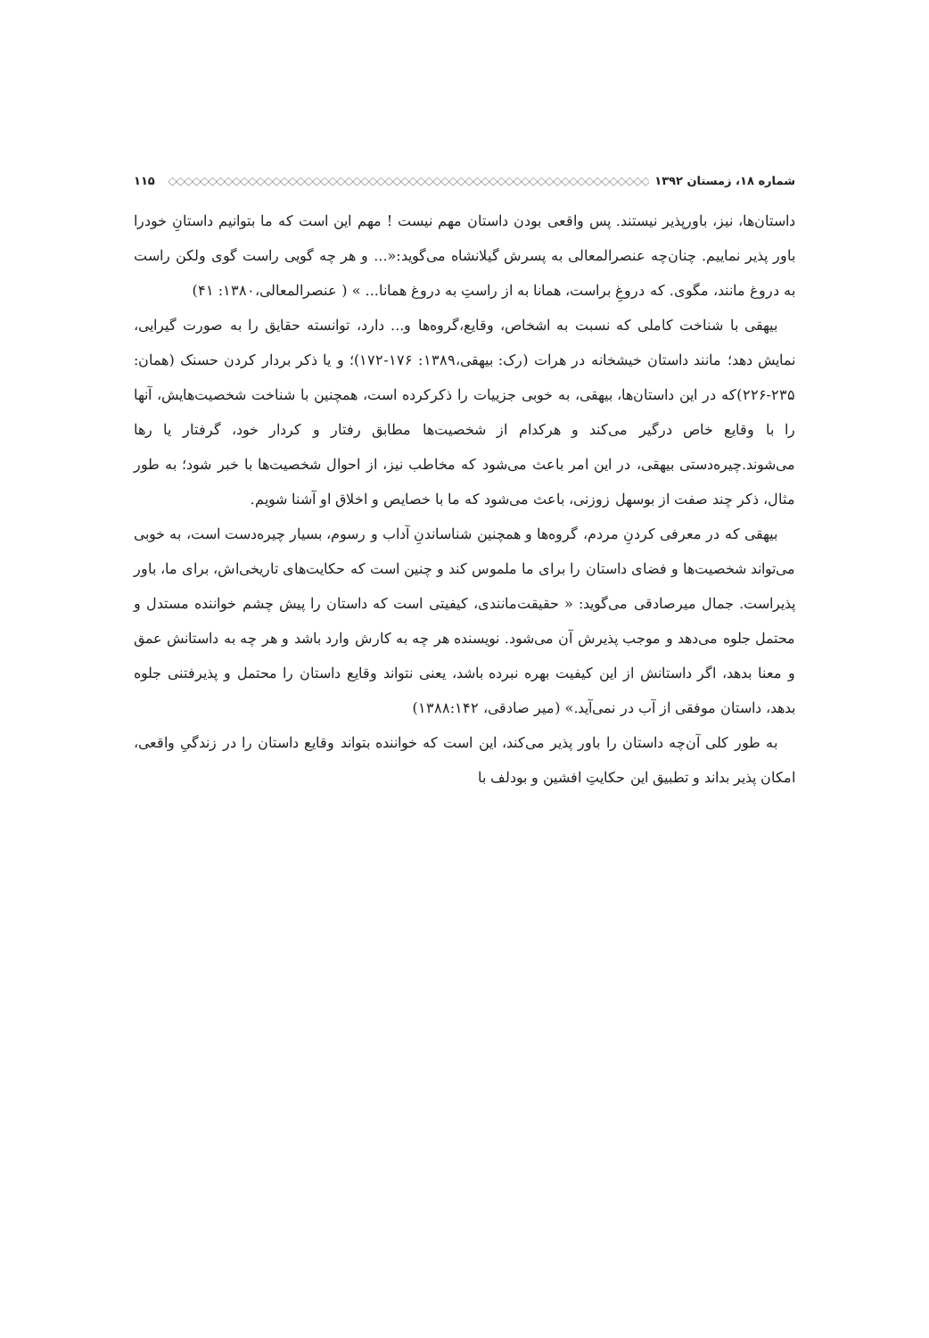شماره ۱۸، زمستان ۱۳۹۲ ◇◇◇◇◇◇◇◇◇◇◇◇◇◇◇◇◇◇◇◇◇◇◇◇◇◇◇◇◇◇◇◇◇◇◇◇◇◇◇◇◇◇◇◇◇◇◇◇◇◇◇◇◇◇◇◇◇◇◇◇ ۱۱۵
داستان‌ها، نیز، باورپذیر نیستند. پس واقعی بودن داستان مهم نیست ! مهم این است که ما بتوانیم داستانِ خودرا باور پذیر نماییم. چنان‌چه عنصرالمعالی به پسرش گیلانشاه می‌گوید:«... و هر چه گویی راست گوی ولکن راست به دروغ مانند، مگوی. که دروغِ براست، همانا به از راستِ به دروغ همانا... » ( عنصرالمعالی،۱۳۸۰: ۴۱)
بیهقی با شناخت کاملی که نسبت به اشخاص، وقایع،گروه‌ها و... دارد، توانسته حقایق را به صورت گیرایی، نمایش دهد؛ مانند داستان خیشخانه در هرات (رک: بیهقی،۱۳۸۹: ۱۷۶-۱۷۲)؛ و یا ذکر بردار کردن حسنک (همان: ۲۳۵-۲۲۶)که در این داستان‌ها، بیهقی، به خوبی جزییات را ذکرکرده است، همچنین با شناخت شخصیت‌هایش، آنها را با وقایع خاص درگیر می‌کند و هرکدام از شخصیت‌ها مطابق رفتار و کردار خود، گرفتار یا رها می‌شوند.چیره‌دستی بیهقی، در این امر باعث می‌شود که مخاطب نیز، از احوال شخصیت‌ها با خبر شود؛ به طور مثال، ذکر چند صفت از بوسهل زوزنی، باعث می‌شود که ما با خصایص و اخلاق او آشنا شویم.
بیهقی که در معرفی کردنِ مردم، گروه‌ها و همچنین شناساندنِ آداب و رسوم، بسیار چیره‌دست است، به خوبی می‌تواند شخصیت‌ها و فضای داستان را برای ما ملموس کند و چنین است که حکایت‌های تاریخی‌اش، برای ما، باور پذیراست. جمال میرصادقی می‌گوید: « حقیقت‌مانندی، کیفیتی است که داستان را پیش چشم خواننده مستدل و محتمل جلوه می‌دهد و موجب پذیرش آن می‌شود. نویسنده هر چه به کارش وارد باشد و هر چه به داستانش عمق و معنا بدهد، اگر داستانش از این کیفیت بهره نبرده باشد، یعنی نتواند وقایع داستان را محتمل و پذیرفتنی جلوه بدهد، داستان موفقی از آب در نمی‌آید.» (میر صادقی، ۱۳۸۸:۱۴۲)
به طور کلی آن‌چه داستان را باور پذیر می‌کند، این است که خواننده بتواند وقایع داستان را در زندگیِ واقعی، امکان پذیر بداند و تطبیق این حکایتِ افشین و بودلف با